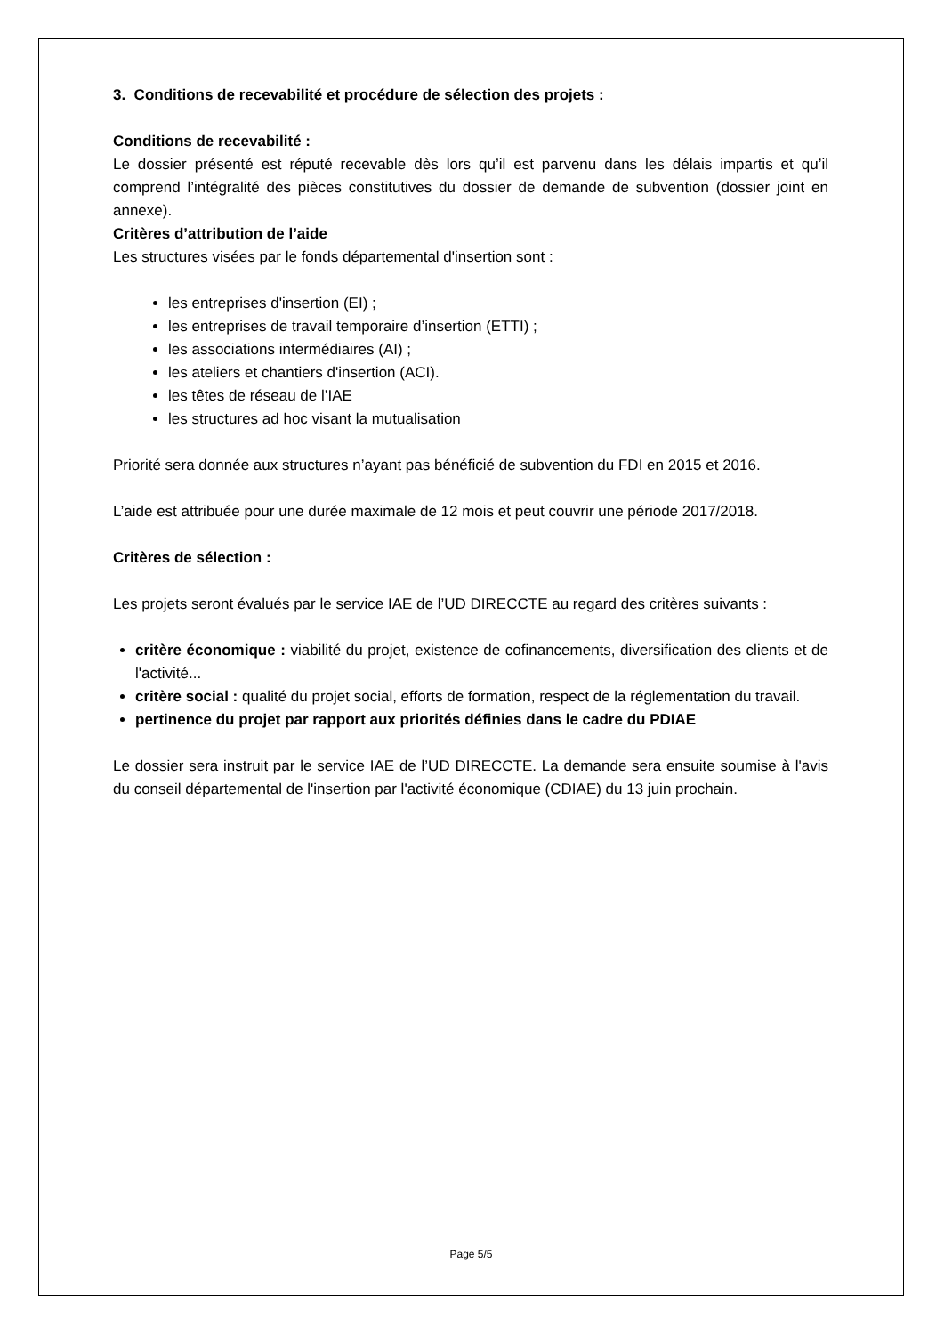3. Conditions de recevabilité et procédure de sélection des projets :
Conditions de recevabilité :
Le dossier présenté est réputé recevable dès lors qu’il est parvenu dans les délais impartis et qu’il comprend l’intégralité des pièces constitutives du dossier de demande de subvention (dossier joint en annexe).
Critères d’attribution de l’aide
Les structures visées par le fonds départemental d'insertion sont :
les entreprises d'insertion (EI) ;
les entreprises de travail temporaire d’insertion (ETTI) ;
les associations intermédiaires (AI) ;
les ateliers et chantiers d'insertion (ACI).
les têtes de réseau de l’IAE
les structures ad hoc visant la mutualisation
Priorité sera donnée aux structures n’ayant pas bénéficié de subvention du FDI en 2015 et 2016.
L’aide est attribuée pour une durée maximale de 12 mois et peut couvrir une période 2017/2018.
Critères de sélection :
Les projets seront évalués par le service IAE de l’UD DIRECCTE au regard des critères suivants :
critère économique : viabilité du projet, existence de cofinancements, diversification des clients et de l'activité...
critère social : qualité du projet social, efforts de formation, respect de la réglementation du travail.
pertinence du projet par rapport aux priorités définies dans le cadre du PDIAE
Le dossier sera instruit par le service IAE de l’UD DIRECCTE. La demande sera ensuite soumise à l'avis du conseil départemental de l'insertion par l'activité économique (CDIAE) du 13 juin prochain.
Page 5/5